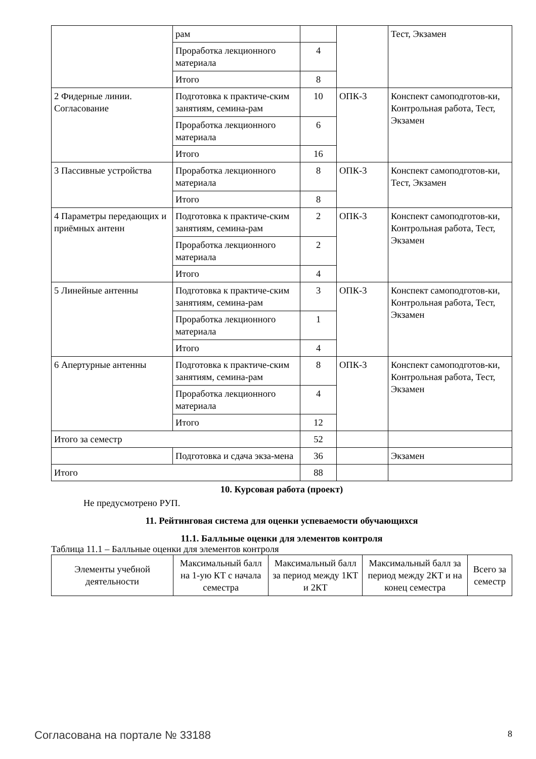| | рам | | | Тест, Экзамен |
| | Проработка лекционного материала | 4 | | |
| | Итого | 8 | | |
| 2 Фидерные линии. Согласование | Подготовка к практиче-ским занятиям, семина-рам | 10 | ОПК-3 | Конспект самоподготов-ки, Контрольная работа, Тест, Экзамен |
| | Проработка лекционного материала | 6 | | |
| | Итого | 16 | | |
| 3 Пассивные устройства | Проработка лекционного материала | 8 | ОПК-3 | Конспект самоподготов-ки, Тест, Экзамен |
| | Итого | 8 | | |
| 4 Параметры передающих и приёмных антенн | Подготовка к практиче-ским занятиям, семина-рам | 2 | ОПК-3 | Конспект самоподготов-ки, Контрольная работа, Тест, Экзамен |
| | Проработка лекционного материала | 2 | | |
| | Итого | 4 | | |
| 5 Линейные антенны | Подготовка к практиче-ским занятиям, семина-рам | 3 | ОПК-3 | Конспект самоподготов-ки, Контрольная работа, Тест, Экзамен |
| | Проработка лекционного материала | 1 | | |
| | Итого | 4 | | |
| 6 Апертурные антенны | Подготовка к практиче-ским занятиям, семина-рам | 8 | ОПК-3 | Конспект самоподготов-ки, Контрольная работа, Тест, Экзамен |
| | Проработка лекционного материала | 4 | | |
| | Итого | 12 | | |
| Итого за семестр | | 52 | | |
| | Подготовка и сдача экза-мена | 36 | | Экзамен |
| Итого | | 88 | | |
10. Курсовая работа (проект)
Не предусмотрено РУП.
11. Рейтинговая система для оценки успеваемости обучающихся
11.1. Балльные оценки для элементов контроля
Таблица 11.1 – Балльные оценки для элементов контроля
| Элементы учебной деятельности | Максимальный балл на 1-ую КТ с начала семестра | Максимальный балл за период между 1КТ и 2КТ | Максимальный балл за период между 2КТ и на конец семестра | Всего за семестр |
| --- | --- | --- | --- | --- |
Согласована на портале № 33188 8